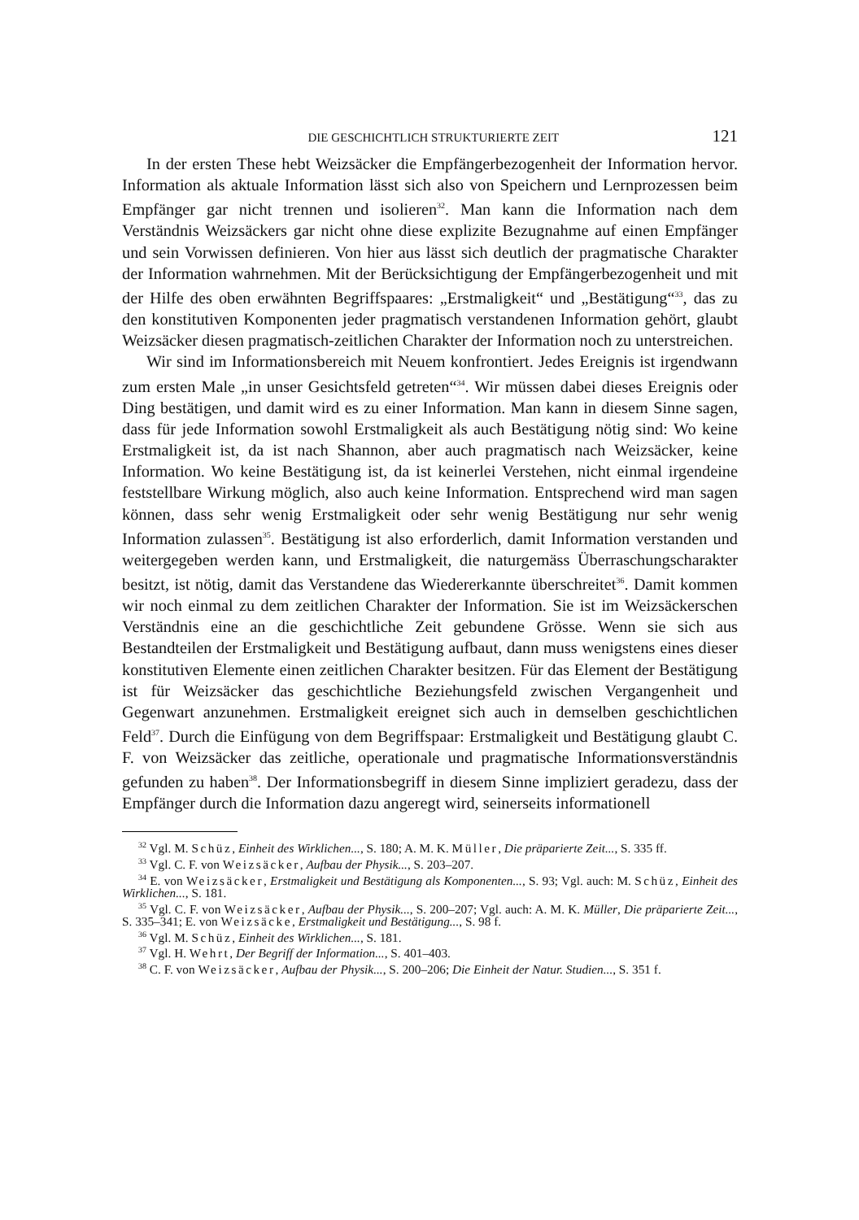DIE GESCHICHTLICH STRUKTURIERTE ZEIT 121
In der ersten These hebt Weizsäcker die Empfängerbezogenheit der Information hervor. Information als aktuale Information lässt sich also von Speichern und Lernprozessen beim Empfänger gar nicht trennen und isolieren<sup>32</sup>. Man kann die Information nach dem Verständnis Weizsäckers gar nicht ohne diese explizite Bezugnahme auf einen Empfänger und sein Vorwissen definieren. Von hier aus lässt sich deutlich der pragmatische Charakter der Information wahrnehmen. Mit der Berücksichtigung der Empfängerbezogenheit und mit der Hilfe des oben erwähnten Begriffspaares: „Erstmaligkeit“ und „Bestätigung“<sup>33</sup>, das zu den konstitutiven Komponenten jeder pragmatisch verstandenen Information gehört, glaubt Weizsäcker diesen pragmatisch-zeitlichen Charakter der Information noch zu unterstreichen.
Wir sind im Informationsbereich mit Neuem konfrontiert. Jedes Ereignis ist irgendwann zum ersten Male „in unser Gesichtsfeld getreten“<sup>34</sup>. Wir müssen dabei dieses Ereignis oder Ding bestätigen, und damit wird es zu einer Information. Man kann in diesem Sinne sagen, dass für jede Information sowohl Erstmaligkeit als auch Bestätigung nötig sind: Wo keine Erstmaligkeit ist, da ist nach Shannon, aber auch pragmatisch nach Weizsäcker, keine Information. Wo keine Bestätigung ist, da ist keinerlei Verstehen, nicht einmal irgendeine feststellbare Wirkung möglich, also auch keine Information. Entsprechend wird man sagen können, dass sehr wenig Erstmaligkeit oder sehr wenig Bestätigung nur sehr wenig Information zulassen<sup>35</sup>. Bestätigung ist also erforderlich, damit Information verstanden und weitergegeben werden kann, und Erstmaligkeit, die naturgemäss Überraschungscharakter besitzt, ist nötig, damit das Verstandene das Wiedererkannte überschreitet<sup>36</sup>. Damit kommen wir noch einmal zu dem zeitlichen Charakter der Information. Sie ist im Weizsäckerschen Verständnis eine an die geschichtliche Zeit gebundene Grösse. Wenn sie sich aus Bestandteilen der Erstmaligkeit und Bestätigung aufbaut, dann muss wenigstens eines dieser konstitutiven Elemente einen zeitlichen Charakter besitzen. Für das Element der Bestätigung ist für Weizsäcker das geschichtliche Beziehungsfeld zwischen Vergangenheit und Gegenwart anzunehmen. Erstmaligkeit ereignet sich auch in demselben geschichtlichen Feld<sup>37</sup>. Durch die Einfügung von dem Begriffspaar: Erstmaligkeit und Bestätigung glaubt C. F. von Weizsäcker das zeitliche, operationale und pragmatische Informationsverständnis gefunden zu haben<sup>38</sup>. Der Informationsbegriff in diesem Sinne impliziert geradezu, dass der Empfänger durch die Information dazu angeregt wird, seinerseits informationell
<sup>32</sup> Vgl. M. Schüz, Einheit des Wirklichen..., S. 180; A. M. K. Müller, Die präparierte Zeit..., S. 335 ff.
<sup>33</sup> Vgl. C. F. von Weizsäcker, Aufbau der Physik..., S. 203–207.
<sup>34</sup> E. von Weizsäcker, Erstmaligkeit und Bestätigung als Komponenten..., S. 93; Vgl. auch: M. Schüz, Einheit des Wirklichen..., S. 181.
<sup>35</sup> Vgl. C. F. von Weizsäcker, Aufbau der Physik..., S. 200–207; Vgl. auch: A. M. K. Müller, Die präparierte Zeit..., S. 335–341; E. von Weizsäcke, Erstmaligkeit und Bestätigung..., S. 98 f.
<sup>36</sup> Vgl. M. Schüz, Einheit des Wirklichen..., S. 181.
<sup>37</sup> Vgl. H. Wehrt, Der Begriff der Information..., S. 401–403.
<sup>38</sup> C. F. von Weizsäcker, Aufbau der Physik..., S. 200–206; Die Einheit der Natur. Studien..., S. 351 f.